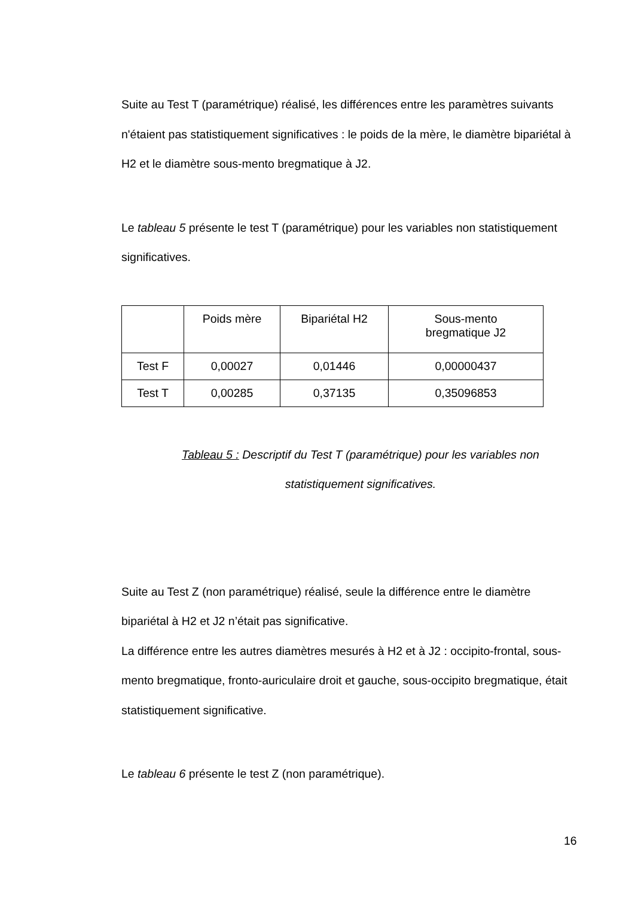Suite au Test T (paramétrique) réalisé, les différences entre les paramètres suivants n'étaient pas statistiquement significatives : le poids de la mère, le diamètre bipariétal à H2 et le diamètre sous-mento bregmatique à J2.
Le tableau 5 présente le test T (paramétrique) pour les variables non statistiquement significatives.
| | Poids mère | Bipariétal H2 | Sous-mento bregmatique J2 |
| Test F | 0,00027 | 0,01446 | 0,00000437 |
| Test T | 0,00285 | 0,37135 | 0,35096853 |
Tableau 5 : Descriptif du Test T (paramétrique) pour les variables non statistiquement significatives.
Suite au Test Z (non paramétrique) réalisé, seule la différence entre le diamètre bipariétal à H2 et J2 n’était pas significative.
La différence entre les autres diamètres mesurés à H2 et à J2 : occipito-frontal, sous-mento bregmatique, fronto-auriculaire droit et gauche, sous-occipito bregmatique, était statistiquement significative.
Le tableau 6 présente le test Z (non paramétrique).
16